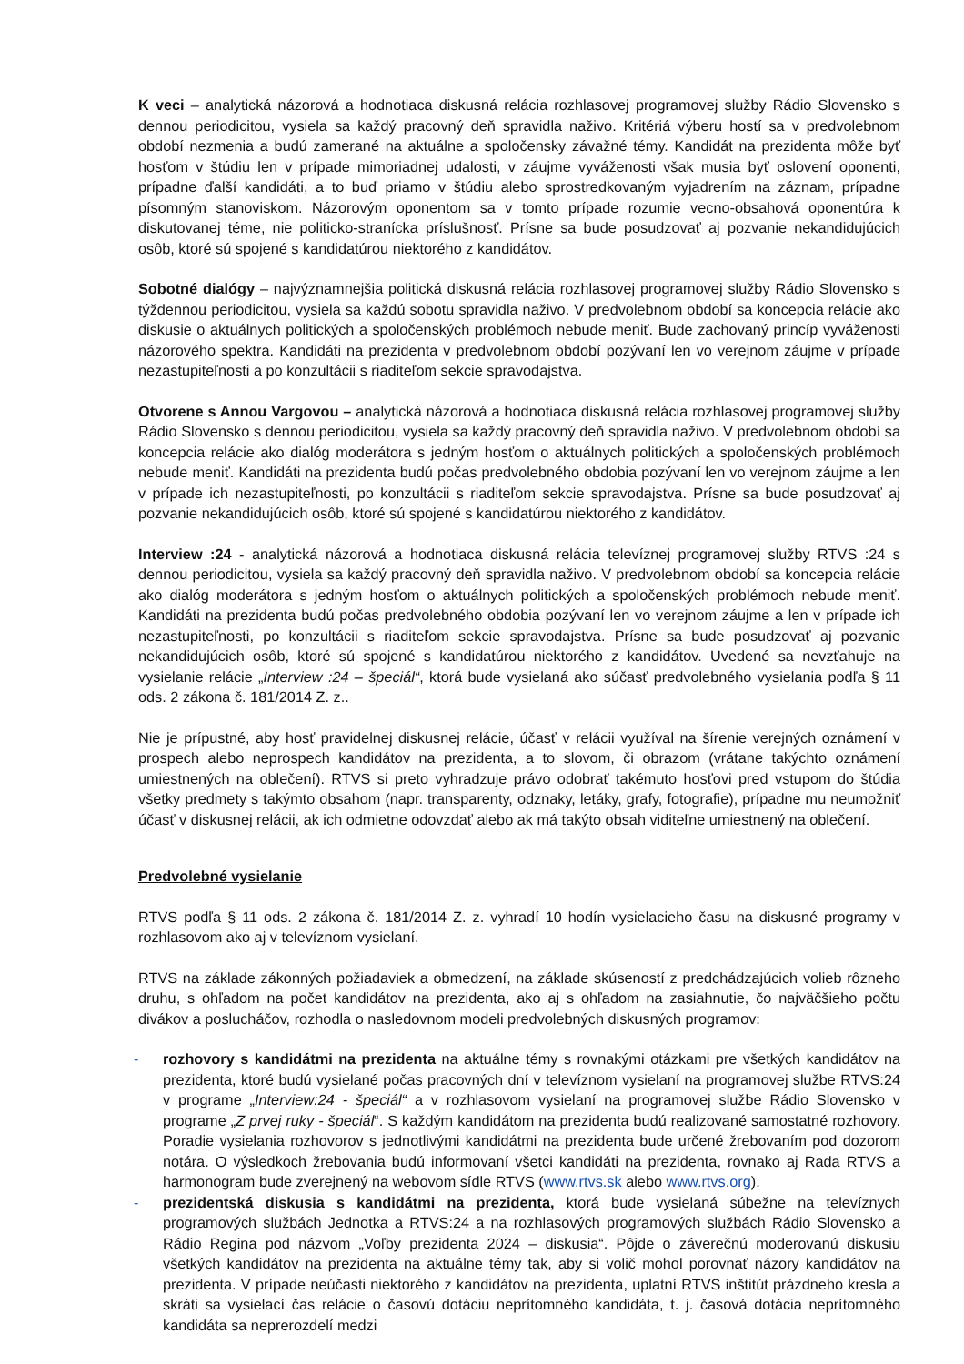K veci – analytická názorová a hodnotiaca diskusná relácia rozhlasovej programovej služby Rádio Slovensko s dennou periodicitou, vysiela sa každý pracovný deň spravidla naživo. Kritériá výberu hostí sa v predvolebnom období nezmenia a budú zamerané na aktuálne a spoločensky závažné témy. Kandidát na prezidenta môže byť hosťom v štúdiu len v prípade mimoriadnej udalosti, v záujme vyváženosti však musia byť oslovení oponenti, prípadne ďalší kandidáti, a to buď priamo v štúdiu alebo sprostredkovaným vyjadrením na záznam, prípadne písomným stanoviskom. Názorovým oponentom sa v tomto prípade rozumie vecno-obsahová oponentúra k diskutovanej téme, nie politicko-stranícka príslušnosť. Prísne sa bude posudzovať aj pozvanie nekandidujúcich osôb, ktoré sú spojené s kandidatúrou niektorého z kandidátov.
Sobotné dialógy – najvýznamnejšia politická diskusná relácia rozhlasovej programovej služby Rádio Slovensko s týždennou periodicitou, vysiela sa každú sobotu spravidla naživo. V predvolebnom období sa koncepcia relácie ako diskusie o aktuálnych politických a spoločenských problémoch nebude meniť. Bude zachovaný princíp vyváženosti názorového spektra. Kandidáti na prezidenta v predvolebnom období pozývaní len vo verejnom záujme v prípade nezastupiteľnosti a po konzultácii s riaditeľom sekcie spravodajstva.
Otvorene s Annou Vargovou – analytická názorová a hodnotiaca diskusná relácia rozhlasovej programovej služby Rádio Slovensko s dennou periodicitou, vysiela sa každý pracovný deň spravidla naživo. V predvolebnom období sa koncepcia relácie ako dialóg moderátora s jedným hosťom o aktuálnych politických a spoločenských problémoch nebude meniť. Kandidáti na prezidenta budú počas predvolebného obdobia pozývaní len vo verejnom záujme a len v prípade ich nezastupiteľnosti, po konzultácii s riaditeľom sekcie spravodajstva. Prísne sa bude posudzovať aj pozvanie nekandidujúcich osôb, ktoré sú spojené s kandidatúrou niektorého z kandidátov.
Interview :24 - analytická názorová a hodnotiaca diskusná relácia televíznej programovej služby RTVS :24 s dennou periodicitou, vysiela sa každý pracovný deň spravidla naživo. V predvolebnom období sa koncepcia relácie ako dialóg moderátora s jedným hosťom o aktuálnych politických a spoločenských problémoch nebude meniť. Kandidáti na prezidenta budú počas predvolebného obdobia pozývaní len vo verejnom záujme a len v prípade ich nezastupiteľnosti, po konzultácii s riaditeľom sekcie spravodajstva. Prísne sa bude posudzovať aj pozvanie nekandidujúcich osôb, ktoré sú spojené s kandidatúrou niektorého z kandidátov. Uvedené sa nevzťahuje na vysielanie relácie „Interview :24 – špeciál“, ktorá bude vysielaná ako súčasť predvolebného vysielania podľa § 11 ods. 2 zákona č. 181/2014 Z. z..
Nie je prípustné, aby hosť pravidelnej diskusnej relácie, účasť v relácii využíval na šírenie verejných oznámení v prospech alebo neprospech kandidátov na prezidenta, a to slovom, či obrazom (vrátane takýchto oznámení umiestnených na oblečení). RTVS si preto vyhradzuje právo odobrať takémuto hosťovi pred vstupom do štúdia všetky predmety s takýmto obsahom (napr. transparenty, odznaky, letáky, grafy, fotografie), prípadne mu neumožniť účasť v diskusnej relácii, ak ich odmietne odovzdať alebo ak má takýto obsah viditeľne umiestnený na oblečení.
Predvolebné vysielanie
RTVS podľa § 11 ods. 2 zákona č. 181/2014 Z. z. vyhradí 10 hodín vysielacieho času na diskusné programy v rozhlasovom ako aj v televíznom vysielaní.
RTVS na základe zákonných požiadaviek a obmedzení, na základe skúseností z predchádzajúcich volieb rôzneho druhu, s ohľadom na počet kandidátov na prezidenta, ako aj s ohľadom na zasiahnutie, čo najväčšieho počtu divákov a poslucháčov, rozhodla o nasledovnom modeli predvolebných diskusných programov:
- rozhovory s kandidátmi na prezidenta na aktuálne témy s rovnakými otázkami pre všetkých kandidátov na prezidenta, ktoré budú vysielané počas pracovných dní v televíznom vysielaní na programovej službe RTVS:24 v programe „Interview:24 - špeciál“ a v rozhlasovom vysielaní na programovej službe Rádio Slovensko v programe „Z prvej ruky - špeciál“. S každým kandidátom na prezidenta budú realizované samostatné rozhovory. Poradie vysielania rozhovorov s jednotlivými kandidátmi na prezidenta bude určené žrebovaním pod dozorom notára. O výsledkoch žrebovania budú informovaní všetci kandidáti na prezidenta, rovnako aj Rada RTVS a harmonogram bude zverejnený na webovom sídle RTVS (www.rtvs.sk alebo www.rtvs.org).
- prezidentská diskusia s kandidátmi na prezidenta, ktorá bude vysielaná súbežne na televíznych programových službách Jednotka a RTVS:24 a na rozhlasových programových službách Rádio Slovensko a Rádio Regina pod názvom „Voľby prezidenta 2024 – diskusia“. Pôjde o záverečnú moderovanú diskusiu všetkých kandidátov na prezidenta na aktuálne témy tak, aby si volič mohol porovnať názory kandidátov na prezidenta. V prípade neúčasti niektorého z kandidátov na prezidenta, uplatní RTVS inštitút prázdneho kresla a skráti sa vysielací čas relácie o časovú dotáciu neprítomného kandidáta, t. j. časová dotácia neprítomného kandidáta sa neprerozdelí medzi